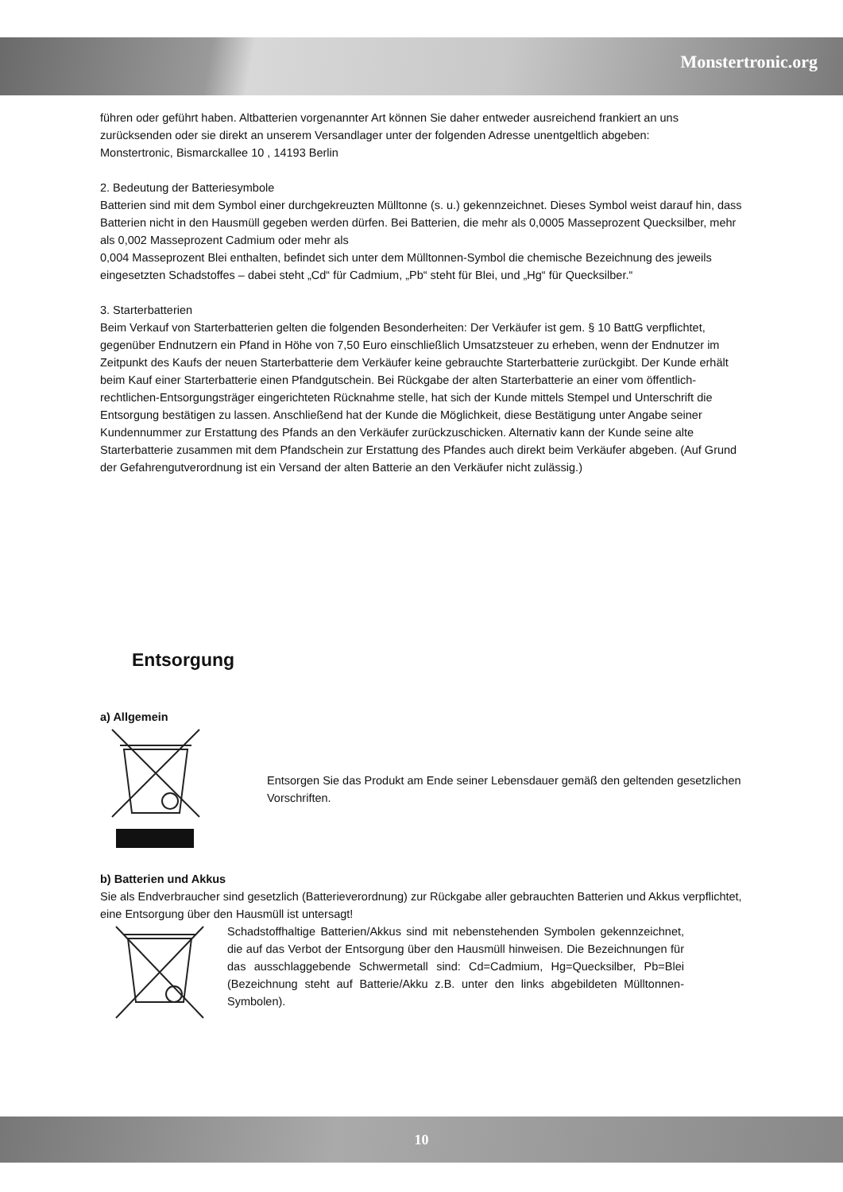Monstertronic.org
führen oder geführt haben. Altbatterien vorgenannter Art können Sie daher entweder ausreichend frankiert an uns zurücksenden oder sie direkt an unserem Versandlager unter der folgenden Adresse unentgeltlich abgeben:
Monstertronic, Bismarckallee 10 , 14193 Berlin
2. Bedeutung der Batteriesymbole
Batterien sind mit dem Symbol einer durchgekreuzten Mülltonne (s. u.) gekennzeichnet. Dieses Symbol weist darauf hin, dass Batterien nicht in den Hausmüll gegeben werden dürfen. Bei Batterien, die mehr als 0,0005 Masseprozent Quecksilber, mehr als 0,002 Masseprozent Cadmium oder mehr als
0,004 Masseprozent Blei enthalten, befindet sich unter dem Mülltonnen-Symbol die chemische Bezeichnung des jeweils eingesetzten Schadstoffes – dabei steht „Cd“ für Cadmium, „Pb“ steht für Blei, und „Hg“ für Quecksilber.“
3. Starterbatterien
Beim Verkauf von Starterbatterien gelten die folgenden Besonderheiten: Der Verkäufer ist gem. § 10 BattG verpflichtet, gegenüber Endnutzern ein Pfand in Höhe von 7,50 Euro einschließlich Umsatzsteuer zu erheben, wenn der Endnutzer im Zeitpunkt des Kaufs der neuen Starterbatterie dem Verkäufer keine gebrauchte Starterbatterie zurückgibt. Der Kunde erhält beim Kauf einer Starterbatterie einen Pfandgutschein. Bei Rückgabe der alten Starterbatterie an einer vom öffentlich-rechtlichen-Entsorgungsträger eingerichteten Rücknahme stelle, hat sich der Kunde mittels Stempel und Unterschrift die Entsorgung bestätigen zu lassen. Anschließend hat der Kunde die Möglichkeit, diese Bestätigung unter Angabe seiner Kundennummer zur Erstattung des Pfands an den Verkäufer zurückzuschicken. Alternativ kann der Kunde seine alte Starterbatterie zusammen mit dem Pfandschein zur Erstattung des Pfandes auch direkt beim Verkäufer abgeben. (Auf Grund der Gefahrengutverordnung ist ein Versand der alten Batterie an den Verkäufer nicht zulässig.)
Entsorgung
a) Allgemein
Entsorgen Sie das Produkt am Ende seiner Lebensdauer gemäß den geltenden gesetzlichen Vorschriften.
b) Batterien und Akkus
Sie als Endverbraucher sind gesetzlich (Batterieverordnung) zur Rückgabe aller gebrauchten Batterien und Akkus verpflichtet, eine Entsorgung über den Hausmüll ist untersagt!
Schadstoffhaltige Batterien/Akkus sind mit nebenstehenden Symbolen gekennzeichnet, die auf das Verbot der Entsorgung über den Hausmüll hinweisen. Die Bezeichnungen für das ausschlaggebende Schwermetall sind: Cd=Cadmium, Hg=Quecksilber, Pb=Blei (Bezeichnung steht auf Batterie/Akku z.B. unter den links abgebildeten Mülltonnen-Symbolen).
10